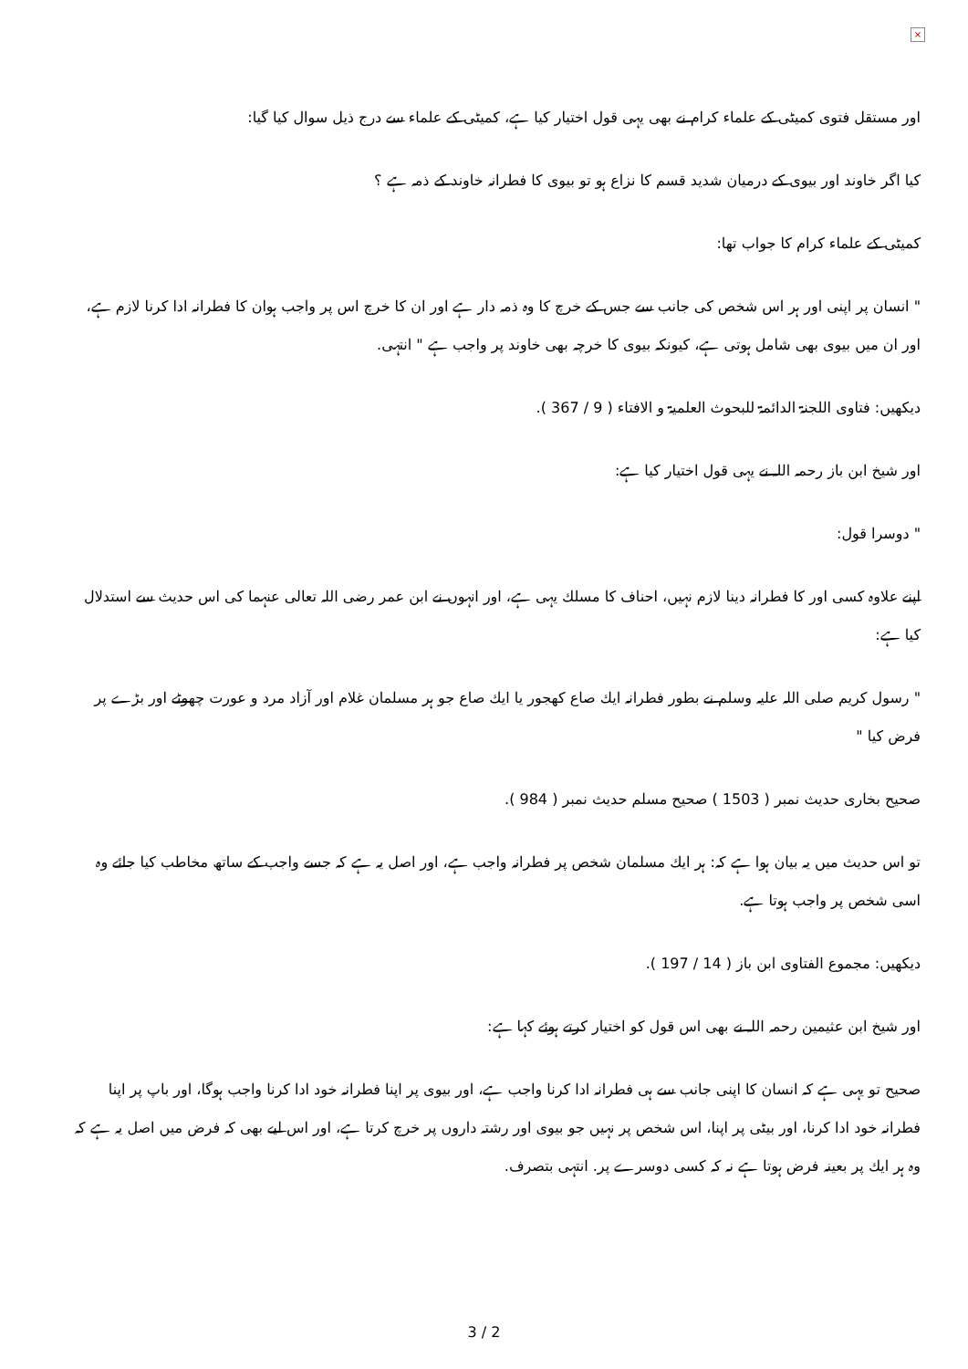×
اور مستقل فتوى كميٹى كے علماء كرام نے بھى يہى قول اختيار كيا ہے، كميٹى كے علماء سے درج ذيل سوال كيا گيا:
كيا اگر خاوند اور بيوى كے درميان شديد قسم كا نزاع ہو تو بيوى كا فطرانہ خاوند كے ذمہ ہے ؟
كميٹى كے علماء كرام كا جواب تھا:
" انسان پر اپنى اور ہر اس شخص كى جانب سے جس كے خرچ كا وہ ذمہ دار ہے اور ان كا خرچ اس پر واجب ہوان كا فطرانہ ادا كرنا لازم ہے، اور ان ميں بيوى بھى شامل ہوتى ہے، كيونكہ بيوى كا خرچہ بھى خاوند پر واجب ہے " انتہى.
ديكھيں: فتاوى اللجنۃ الدائمۃ للبحوث العلميۃ و الافتاء ( 9 / 367 ).
اور شيخ ابن باز رحمہ اللہ نے يہى قول اختيار كيا ہے:
" دوسرا قول:
اپنے علاوہ كسى اور كا فطرانہ دينا لازم نہيں، احناف كا مسلك يہى ہے، اور انہوں نے ابن عمر رضى اللہ تعالى عنہما كى اس حديث سے استدلال كيا ہے:
" رسول كريم صلى اللہ عليہ وسلم نے بطور فطرانہ ايك صاع كھجور يا ايك صاع جو ہر مسلمان غلام اور آزاد مرد و عورت چھوٹے اور بڑے پر فرض كيا "
صحيح بخارى حديث نمبر ( 1503 ) صحيح مسلم حديث نمبر ( 984 ).
تو اس حديث ميں يہ بيان ہوا ہے كہ: ہر ايك مسلمان شخص پر فطرانہ واجب ہے، اور اصل يہ ہے كہ جسے واجب كے ساتھ مخاطب كيا جائے وہ اسى شخص پر واجب ہوتا ہے.
ديكھيں: مجموع الفتاوى ابن باز ( 14 / 197 ).
اور شيخ ابن عثيمين رحمہ اللہ نے بھى اس قول كو اختيار كرتے ہوئے كہا ہے:
صحيح تو يہى ہے كہ انسان كا اپنى جانب سے ہى فطرانہ ادا كرنا واجب ہے، اور بيوى پر اپنا فطرانہ خود ادا كرنا واجب ہوگا، اور باپ پر اپنا فطرانہ خود ادا كرنا، اور بيٹى پر اپنا، اس شخص پر نہيں جو بيوى اور رشتہ داروں پر خرچ كرتا ہے، اور اس ليے بھى كہ فرض ميں اصل يہ ہے كہ وہ ہر ايك پر بعينہ فرض ہوتا ہے نہ كہ كسى دوسرے پر. انتہى بتصرف.
3 / 2